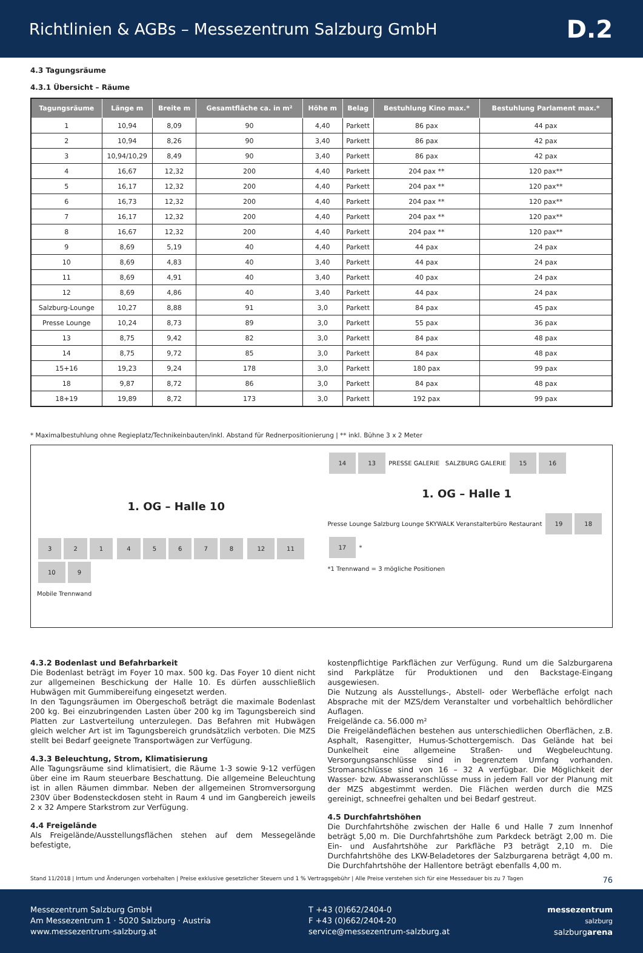Richtlinien & AGBs – Messezentrum Salzburg GmbH
D.2
4.3 Tagungsräume
4.3.1 Übersicht – Räume
| Tagungsräume | Länge m | Breite m | Gesamtfläche ca. in m² | Höhe m | Belag | Bestuhlung Kino max.* | Bestuhlung Parlament max.* |
| --- | --- | --- | --- | --- | --- | --- | --- |
| 1 | 10,94 | 8,09 | 90 | 4,40 | Parkett | 86 pax | 44 pax |
| 2 | 10,94 | 8,26 | 90 | 3,40 | Parkett | 86 pax | 42 pax |
| 3 | 10,94/10,29 | 8,49 | 90 | 3,40 | Parkett | 86 pax | 42 pax |
| 4 | 16,67 | 12,32 | 200 | 4,40 | Parkett | 204 pax ** | 120 pax** |
| 5 | 16,17 | 12,32 | 200 | 4,40 | Parkett | 204 pax ** | 120 pax** |
| 6 | 16,73 | 12,32 | 200 | 4,40 | Parkett | 204 pax ** | 120 pax** |
| 7 | 16,17 | 12,32 | 200 | 4,40 | Parkett | 204 pax ** | 120 pax** |
| 8 | 16,67 | 12,32 | 200 | 4,40 | Parkett | 204 pax ** | 120 pax** |
| 9 | 8,69 | 5,19 | 40 | 4,40 | Parkett | 44 pax | 24 pax |
| 10 | 8,69 | 4,83 | 40 | 3,40 | Parkett | 44 pax | 24 pax |
| 11 | 8,69 | 4,91 | 40 | 3,40 | Parkett | 40 pax | 24 pax |
| 12 | 8,69 | 4,86 | 40 | 3,40 | Parkett | 44 pax | 24 pax |
| Salzburg-Lounge | 10,27 | 8,88 | 91 | 3,0 | Parkett | 84 pax | 45 pax |
| Presse Lounge | 10,24 | 8,73 | 89 | 3,0 | Parkett | 55 pax | 36 pax |
| 13 | 8,75 | 9,42 | 82 | 3,0 | Parkett | 84 pax | 48 pax |
| 14 | 8,75 | 9,72 | 85 | 3,0 | Parkett | 84 pax | 48 pax |
| 15+16 | 19,23 | 9,24 | 178 | 3,0 | Parkett | 180 pax | 99 pax |
| 18 | 9,87 | 8,72 | 86 | 3,0 | Parkett | 84 pax | 48 pax |
| 18+19 | 19,89 | 8,72 | 173 | 3,0 | Parkett | 192 pax | 99 pax |
* Maximalbestuhlung ohne Regieplatz/Technikeinbauten/inkl. Abstand für Rednerpositionierung | ** inkl. Bühne 3 x 2 Meter
1. OG – Halle 10
321 45678 12 11 10 9
Mobile Trennwand
14 13 PRESSE GALERIE SALZBURG GALERIE 15 16
1. OG – Halle 1
Presse Lounge Salzburg Lounge SKYWALK Veranstalterbüro Restaurant 19 18 17 *
*1 Trennwand = 3 mögliche Positionen
4.3.2 Bodenlast und Befahrbarkeit
Die Bodenlast beträgt im Foyer 10 max. 500 kg. Das Foyer 10 dient nicht zur allgemeinen Beschickung der Halle 10. Es dürfen ausschließlich Hubwägen mit Gummibereifung eingesetzt werden.
In den Tagungsräumen im Obergeschoß beträgt die maximale Bodenlast 200 kg. Bei einzubringenden Lasten über 200 kg im Tagungsbereich sind Platten zur Lastverteilung unterzulegen. Das Befahren mit Hubwägen gleich welcher Art ist im Tagungsbereich grundsätzlich verboten. Die MZS stellt bei Bedarf geeignete Transportwägen zur Verfügung.
4.3.3 Beleuchtung, Strom, Klimatisierung
Alle Tagungsräume sind klimatisiert, die Räume 1-3 sowie 9-12 verfügen über eine im Raum steuerbare Beschattung. Die allgemeine Beleuchtung ist in allen Räumen dimmbar. Neben der allgemeinen Stromversorgung 230V über Bodensteckdosen steht in Raum 4 und im Gangbereich jeweils 2 x 32 Ampere Starkstrom zur Verfügung.
4.4 Freigelände
Als Freigelände/Ausstellungsflächen stehen auf dem Messegelände befestigte,
kostenpflichtige Parkflächen zur Verfügung. Rund um die Salzburgarena sind Parkplätze für Produktionen und den Backstage-Eingang ausgewiesen.
Die Nutzung als Ausstellungs-, Abstell- oder Werbefläche erfolgt nach Absprache mit der MZS/dem Veranstalter und vorbehaltlich behördlicher Auflagen.
Freigelände ca. 56.000 m²
Die Freigeländeflächen bestehen aus unterschiedlichen Oberflächen, z.B. Asphalt, Rasengitter, Humus-Schottergemisch. Das Gelände hat bei Dunkelheit eine allgemeine Straßen- und Wegbeleuchtung. Versorgungsanschlüsse sind in begrenztem Umfang vorhanden. Stromanschlüsse sind von 16 – 32 A verfügbar. Die Möglichkeit der Wasser- bzw. Abwasseranschlüsse muss in jedem Fall vor der Planung mit der MZS abgestimmt werden. Die Flächen werden durch die MZS gereinigt, schneefrei gehalten und bei Bedarf gestreut.
4.5 Durchfahrtshöhen
Die Durchfahrtshöhe zwischen der Halle 6 und Halle 7 zum Innenhof beträgt 5,00 m. Die Durchfahrtshöhe zum Parkdeck beträgt 2,00 m. Die Ein- und Ausfahrtshöhe zur Parkfläche P3 beträgt 2,10 m. Die Durchfahrtshöhe des LKW-Beladetores der Salzburgarena beträgt 4,00 m. Die Durchfahrtshöhe der Hallentore beträgt ebenfalls 4,00 m.
Stand 11/2018 | Irrtum und Änderungen vorbehalten | Preise exklusive gesetzlicher Steuern und 1 % Vertragsgebühr | Alle Preise verstehen sich für eine Messedauer bis zu 7 Tagen 76
Messezentrum Salzburg GmbH
Am Messezentrum 1 · 5020 Salzburg · Austria
www.messezentrum-salzburg.at
T +43 (0)662/2404-0
F +43 (0)662/2404-20
service@messezentrum-salzburg.at
messezentrum
salzburg
salzburgarena